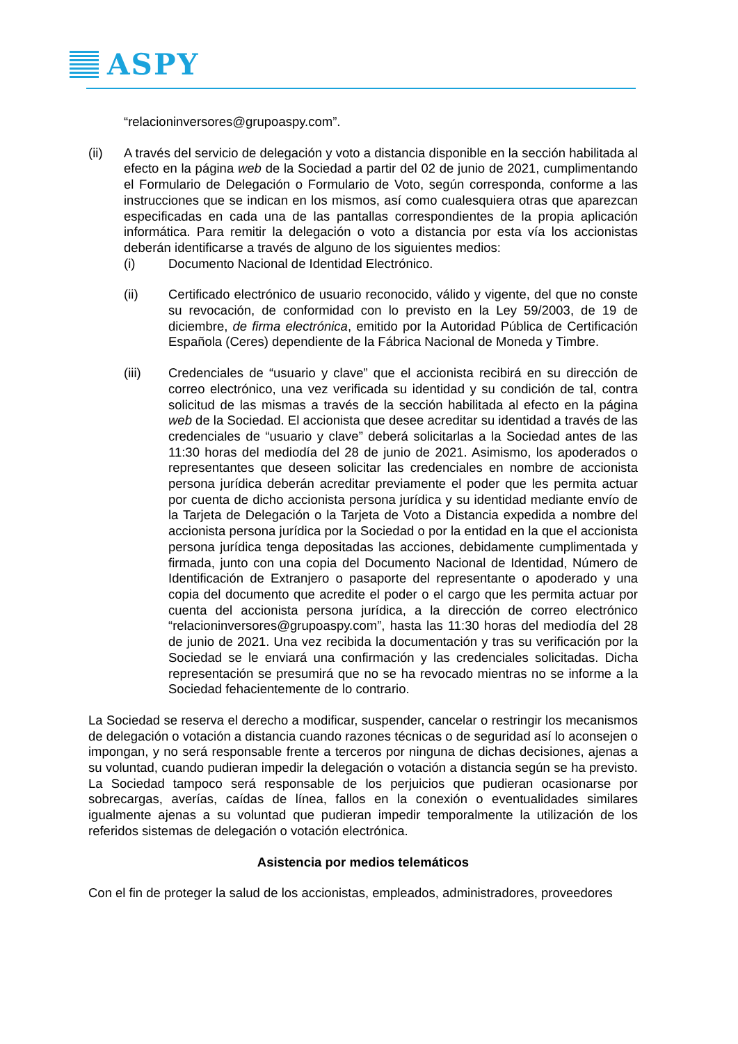ASPY
“relacioninversores@grupoaspy.com”.
(ii) A través del servicio de delegación y voto a distancia disponible en la sección habilitada al efecto en la página web de la Sociedad a partir del 02 de junio de 2021, cumplimentando el Formulario de Delegación o Formulario de Voto, según corresponda, conforme a las instrucciones que se indican en los mismos, así como cualesquiera otras que aparezcan especificadas en cada una de las pantallas correspondientes de la propia aplicación informática. Para remitir la delegación o voto a distancia por esta vía los accionistas deberán identificarse a través de alguno de los siguientes medios:
(i) Documento Nacional de Identidad Electrónico.
(ii) Certificado electrónico de usuario reconocido, válido y vigente, del que no conste su revocación, de conformidad con lo previsto en la Ley 59/2003, de 19 de diciembre, de firma electrónica, emitido por la Autoridad Pública de Certificación Española (Ceres) dependiente de la Fábrica Nacional de Moneda y Timbre.
(iii) Credenciales de “usuario y clave” que el accionista recibirá en su dirección de correo electrónico, una vez verificada su identidad y su condición de tal, contra solicitud de las mismas a través de la sección habilitada al efecto en la página web de la Sociedad. El accionista que desee acreditar su identidad a través de las credenciales de “usuario y clave” deberá solicitarlas a la Sociedad antes de las 11:30 horas del mediodía del 28 de junio de 2021. Asimismo, los apoderados o representantes que deseen solicitar las credenciales en nombre de accionista persona jurídica deberán acreditar previamente el poder que les permita actuar por cuenta de dicho accionista persona jurídica y su identidad mediante envío de la Tarjeta de Delegación o la Tarjeta de Voto a Distancia expedida a nombre del accionista persona jurídica por la Sociedad o por la entidad en la que el accionista persona jurídica tenga depositadas las acciones, debidamente cumplimentada y firmada, junto con una copia del Documento Nacional de Identidad, Número de Identificación de Extranjero o pasaporte del representante o apoderado y una copia del documento que acredite el poder o el cargo que les permita actuar por cuenta del accionista persona jurídica, a la dirección de correo electrónico “relacioninversores@grupoaspy.com”, hasta las 11:30 horas del mediodía del 28 de junio de 2021. Una vez recibida la documentación y tras su verificación por la Sociedad se le enviará una confirmación y las credenciales solicitadas. Dicha representación se presumirá que no se ha revocado mientras no se informe a la Sociedad fehacientemente de lo contrario.
La Sociedad se reserva el derecho a modificar, suspender, cancelar o restringir los mecanismos de delegación o votación a distancia cuando razones técnicas o de seguridad así lo aconsejen o impongan, y no será responsable frente a terceros por ninguna de dichas decisiones, ajenas a su voluntad, cuando pudieran impedir la delegación o votación a distancia según se ha previsto. La Sociedad tampoco será responsable de los perjuicios que pudieran ocasionarse por sobrecargas, averías, caídas de línea, fallos en la conexión o eventualidades similares igualmente ajenas a su voluntad que pudieran impedir temporalmente la utilización de los referidos sistemas de delegación o votación electrónica.
Asistencia por medios telemáticos
Con el fin de proteger la salud de los accionistas, empleados, administradores, proveedores